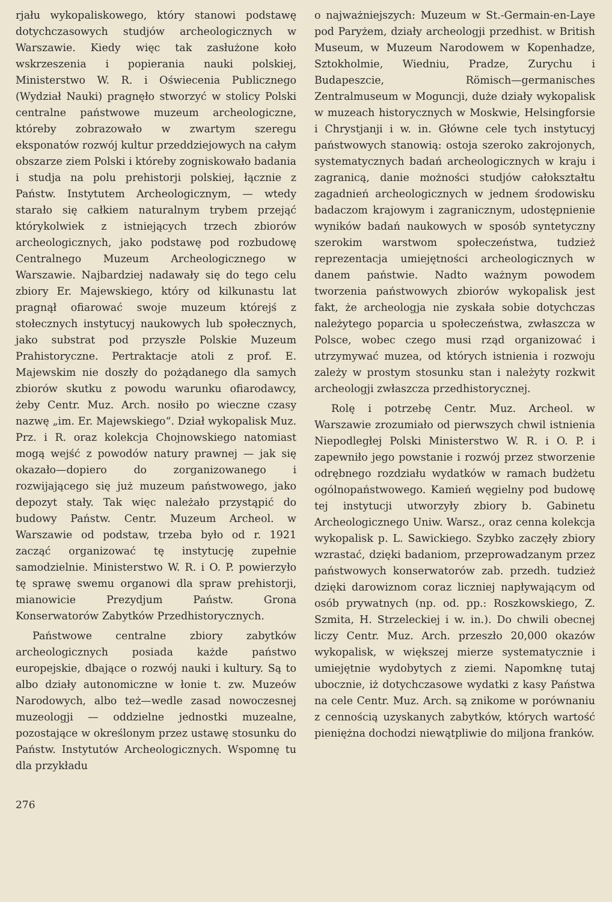rjału wykopaliskowego, który stanowi podstawę dotychczasowych studjów archeologicznych w Warszawie. Kiedy więc tak zasłużone koło wskrzeszenia i popierania nauki polskiej, Ministerstwo W. R. i Oświecenia Publicznego (Wydział Nauki) pragnęło stworzyć w stolicy Polski centralne państwowe muzeum archeologiczne, któreby zobrazowało w zwartym szeregu eksponatów rozwój kultur przeddziejowych na całym obszarze ziem Polski i któreby zogniskowało badania i studja na polu prehistorji polskiej, łącznie z Państw. Instytutem Archeologicznym, — wtedy starało się całkiem naturalnym trybem przejąć którykolwiek z istniejących trzech zbiorów archeologicznych, jako podstawę pod rozbudowę Centralnego Muzeum Archeologicznego w Warszawie. Najbardziej nadawały się do tego celu zbiory Er. Majewskiego, który od kilkunastu lat pragnął ofiarować swoje muzeum którejś z stołecznych instytucyj naukowych lub społecznych, jako substrat pod przyszłe Polskie Muzeum Prahistoryczne. Pertraktacje atoli z prof. E. Majewskim nie doszły do pożądanego dla samych zbiorów skutku z powodu warunku ofiarodawcy, żeby Centr. Muz. Arch. nosiło po wieczne czasy nazwę „im. Er. Majewskiego“. Dział wykopalisk Muz. Prz. i R. oraz kolekcja Chojnowskiego natomiast mogą wejść z powodów natury prawnej — jak się okazało—dopiero do zorganizowanego i rozwijającego się już muzeum państwowego, jako depozyt stały. Tak więc należało przystąpić do budowy Państw. Centr. Muzeum Archeol. w Warszawie od podstaw, trzeba było od r. 1921 zacząć organizować tę instytucję zupełnie samodzielnie. Ministerstwo W. R. i O. P. powierzyło tę sprawę swemu organowi dla spraw prehistorji, mianowicie Prezydjum Państw. Grona Konserwatorów Zabytków Przedhistorycznych.
Państwowe centralne zbiory zabytków archeologicznych posiada każde państwo europejskie, dbające o rozwój nauki i kultury. Są to albo działy autonomiczne w łonie t. zw. Muzeów Narodowych, albo też—wedle zasad nowoczesnej muzeologji — oddzielne jednostki muzealne, pozostające w określonym przez ustawę stosunku do Państw. Instytutów Archeologicznych. Wspomnę tu dla przykładu
o najważniejszych: Muzeum w St.-Germain-en-Laye pod Paryżem, działy archeologji przedhist. w British Museum, w Muzeum Narodowem w Kopenhadze, Sztokholmie, Wiedniu, Pradze, Zurychu i Budapeszcie, Römisch—germanisches Zentralmuseum w Moguncji, duże działy wykopalisk w muzeach historycznych w Moskwie, Helsingforsie i Chrystjanji i w. in. Główne cele tych instytucyj państwowych stanowią: ostoja szeroko zakrojonych, systematycznych badań archeologicznych w kraju i zagranicą, danie możności studjów całokształtu zagadnień archeologicznych w jednem środowisku badaczom krajowym i zagranicznym, udostępnienie wyników badań naukowych w sposób syntetyczny szerokim warstwom społeczeństwa, tudzież reprezentacja umiejętności archeologicznych w danem państwie. Nadto ważnym powodem tworzenia państwowych zbiorów wykopalisk jest fakt, że archeologja nie zyskała sobie dotychczas należytego poparcia u społeczeństwa, zwłaszcza w Polsce, wobec czego musi rząd organizować i utrzymywać muzea, od których istnienia i rozwoju zależy w prostym stosunku stan i należyty rozkwit archeologji zwłaszcza przedhistorycznej.
Rolę i potrzebę Centr. Muz. Archeol. w Warszawie zrozumiało od pierwszych chwil istnienia Niepodległej Polski Ministerstwo W. R. i O. P. i zapewniło jego powstanie i rozwój przez stworzenie odrębnego rozdziału wydatków w ramach budżetu ogólnopaństwowego. Kamień węgielny pod budowę tej instytucji utworzyły zbiory b. Gabinetu Archeologicznego Uniw. Warsz., oraz cenna kolekcja wykopalisk p. L. Sawickiego. Szybko zaczęły zbiory wzrastać, dzięki badaniom, przeprowadzanym przez państwowych konserwatorów zab. przedh. tudzież dzięki darowiznom coraz liczniej napływającym od osób prywatnych (np. od. pp.: Roszkowskiego, Z. Szmita, H. Strzeleckiej i w. in.). Do chwili obecnej liczy Centr. Muz. Arch. przeszło 20,000 okazów wykopalisk, w większej mierze systematycznie i umiejętnie wydobytych z ziemi. Napomknę tutaj ubocznie, iż dotychczasowe wydatki z kasy Państwa na cele Centr. Muz. Arch. są znikome w porównaniu z cennością uzyskanych zabytków, których wartość pieniężna dochodzi niewątpliwie do miljona franków.
276